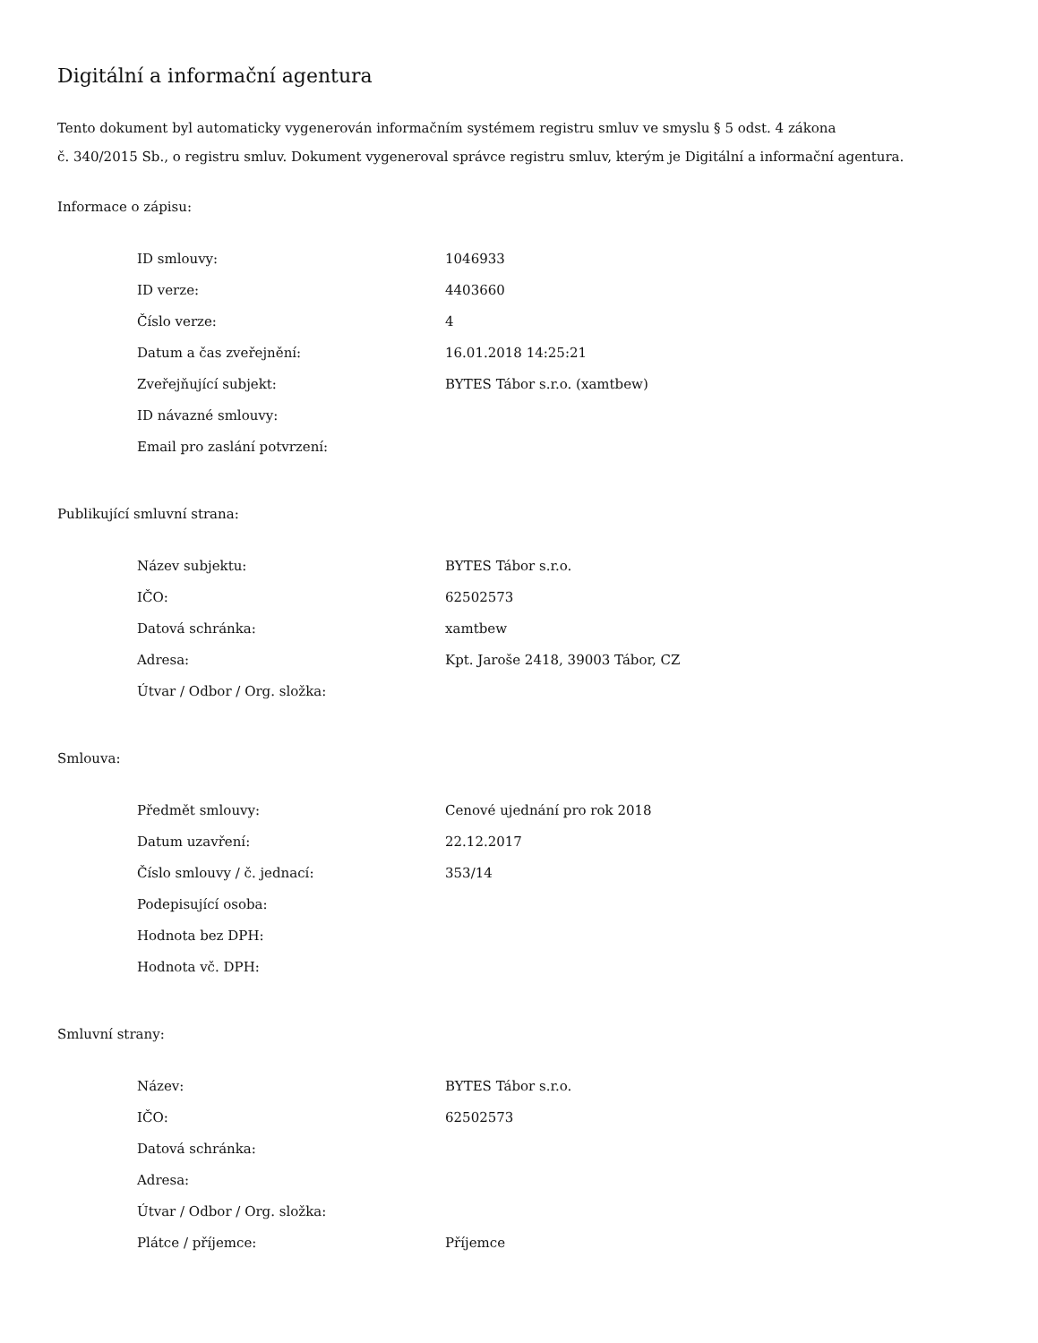Digitální a informační agentura
Tento dokument byl automaticky vygenerován informačním systémem registru smluv ve smyslu § 5 odst. 4 zákona
č. 340/2015 Sb., o registru smluv. Dokument vygeneroval správce registru smluv, kterým je Digitální a informační agentura.
Informace o zápisu:
| ID smlouvy: | 1046933 |
| ID verze: | 4403660 |
| Číslo verze: | 4 |
| Datum a čas zveřejnění: | 16.01.2018 14:25:21 |
| Zveřejňující subjekt: | BYTES Tábor s.r.o. (xamtbew) |
| ID návazné smlouvy: | |
| Email pro zaslání potvrzení: | |
Publikující smluvní strana:
| Název subjektu: | BYTES Tábor s.r.o. |
| IČO: | 62502573 |
| Datová schránka: | xamtbew |
| Adresa: | Kpt. Jaroše 2418, 39003 Tábor, CZ |
| Útvar / Odbor / Org. složka: | |
Smlouva:
| Předmět smlouvy: | Cenové ujednání pro rok 2018 |
| Datum uzavření: | 22.12.2017 |
| Číslo smlouvy / č. jednací: | 353/14 |
| Podepisující osoba: | |
| Hodnota bez DPH: | |
| Hodnota vč. DPH: | |
Smluvní strany:
| Název: | BYTES Tábor s.r.o. |
| IČO: | 62502573 |
| Datová schránka: | |
| Adresa: | |
| Útvar / Odbor / Org. složka: | |
| Plátce / příjemce: | Příjemce |